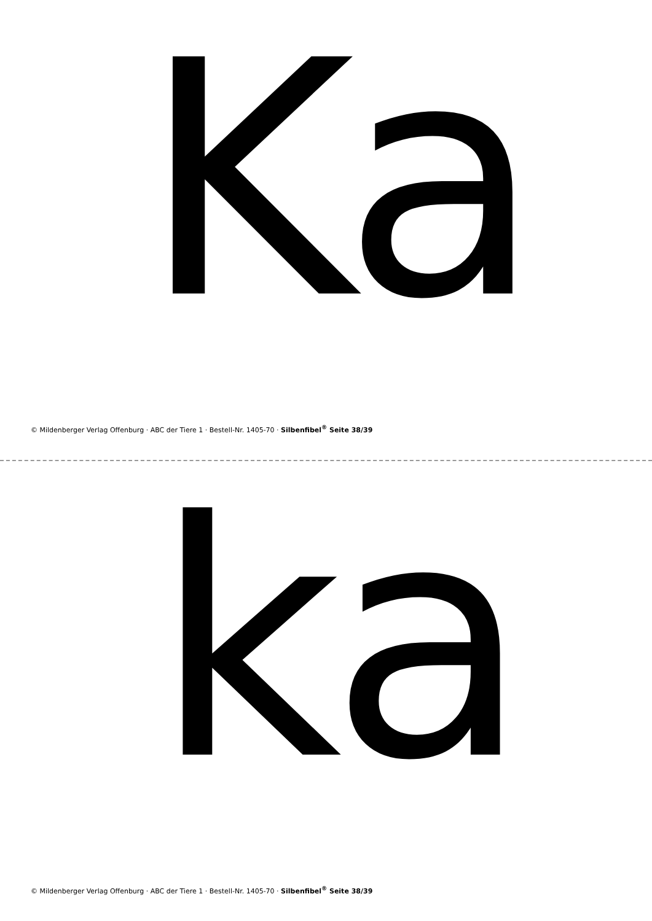Ka
© Mildenberger Verlag Offenburg · ABC der Tiere 1 · Bestell-Nr. 1405-70 · Silbenfibel<sup>®</sup> Seite 38/39
ka
© Mildenberger Verlag Offenburg · ABC der Tiere 1 · Bestell-Nr. 1405-70 · Silbenfibel<sup>®</sup> Seite 38/39